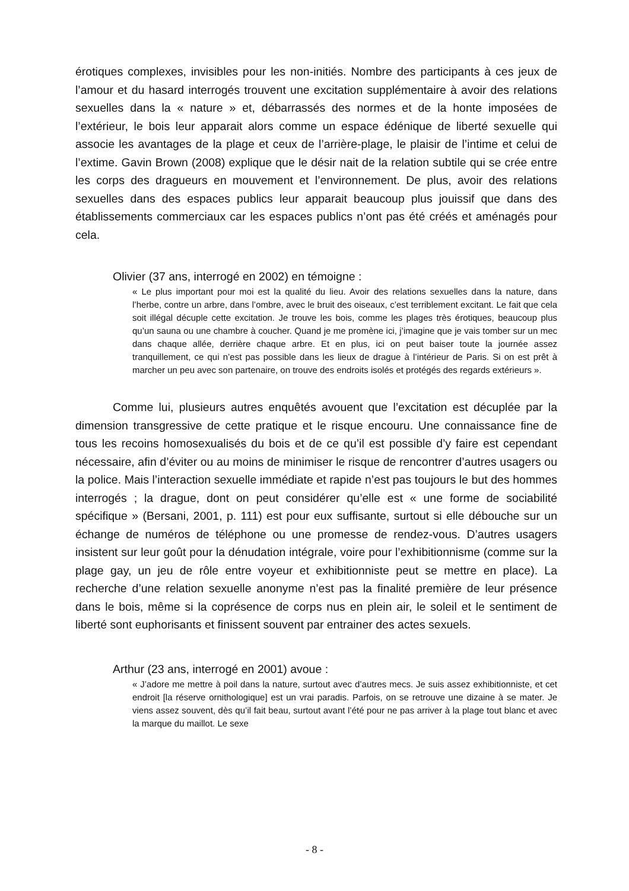érotiques complexes, invisibles pour les non-initiés. Nombre des participants à ces jeux de l’amour et du hasard interrogés trouvent une excitation supplémentaire à avoir des relations sexuelles dans la « nature » et, débarrassés des normes et de la honte imposées de l’extérieur, le bois leur apparait alors comme un espace édénique de liberté sexuelle qui associe les avantages de la plage et ceux de l’arrière-plage, le plaisir de l’intime et celui de l’extime. Gavin Brown (2008) explique que le désir nait de la relation subtile qui se crée entre les corps des dragueurs en mouvement et l’environnement. De plus, avoir des relations sexuelles dans des espaces publics leur apparait beaucoup plus jouissif que dans des établissements commerciaux car les espaces publics n’ont pas été créés et aménagés pour cela.
Olivier (37 ans, interrogé en 2002) en témoigne :
« Le plus important pour moi est la qualité du lieu. Avoir des relations sexuelles dans la nature, dans l’herbe, contre un arbre, dans l’ombre, avec le bruit des oiseaux, c’est terriblement excitant. Le fait que cela soit illégal décuple cette excitation. Je trouve les bois, comme les plages très érotiques, beaucoup plus qu’un sauna ou une chambre à coucher. Quand je me promène ici, j’imagine que je vais tomber sur un mec dans chaque allée, derrière chaque arbre. Et en plus, ici on peut baiser toute la journée assez tranquillement, ce qui n’est pas possible dans les lieux de drague à l’intérieur de Paris. Si on est prêt à marcher un peu avec son partenaire, on trouve des endroits isolés et protégés des regards extérieurs ».
Comme lui, plusieurs autres enquêtés avouent que l’excitation est décuplée par la dimension transgressive de cette pratique et le risque encouru. Une connaissance fine de tous les recoins homosexualisés du bois et de ce qu’il est possible d’y faire est cependant nécessaire, afin d’éviter ou au moins de minimiser le risque de rencontrer d’autres usagers ou la police. Mais l’interaction sexuelle immédiate et rapide n’est pas toujours le but des hommes interrogés ; la drague, dont on peut considérer qu’elle est « une forme de sociabilité spécifique » (Bersani, 2001, p. 111) est pour eux suffisante, surtout si elle débouche sur un échange de numéros de téléphone ou une promesse de rendez-vous. D’autres usagers insistent sur leur goût pour la dénudation intégrale, voire pour l’exhibitionnisme (comme sur la plage gay, un jeu de rôle entre voyeur et exhibitionniste peut se mettre en place). La recherche d’une relation sexuelle anonyme n’est pas la finalité première de leur présence dans le bois, même si la coprésence de corps nus en plein air, le soleil et le sentiment de liberté sont euphorisants et finissent souvent par entrainer des actes sexuels.
Arthur (23 ans, interrogé en 2001) avoue :
« J’adore me mettre à poil dans la nature, surtout avec d’autres mecs. Je suis assez exhibitionniste, et cet endroit [la réserve ornithologique] est un vrai paradis. Parfois, on se retrouve une dizaine à se mater. Je viens assez souvent, dès qu’il fait beau, surtout avant l’été pour ne pas arriver à la plage tout blanc et avec la marque du maillot. Le sexe
- 8 -